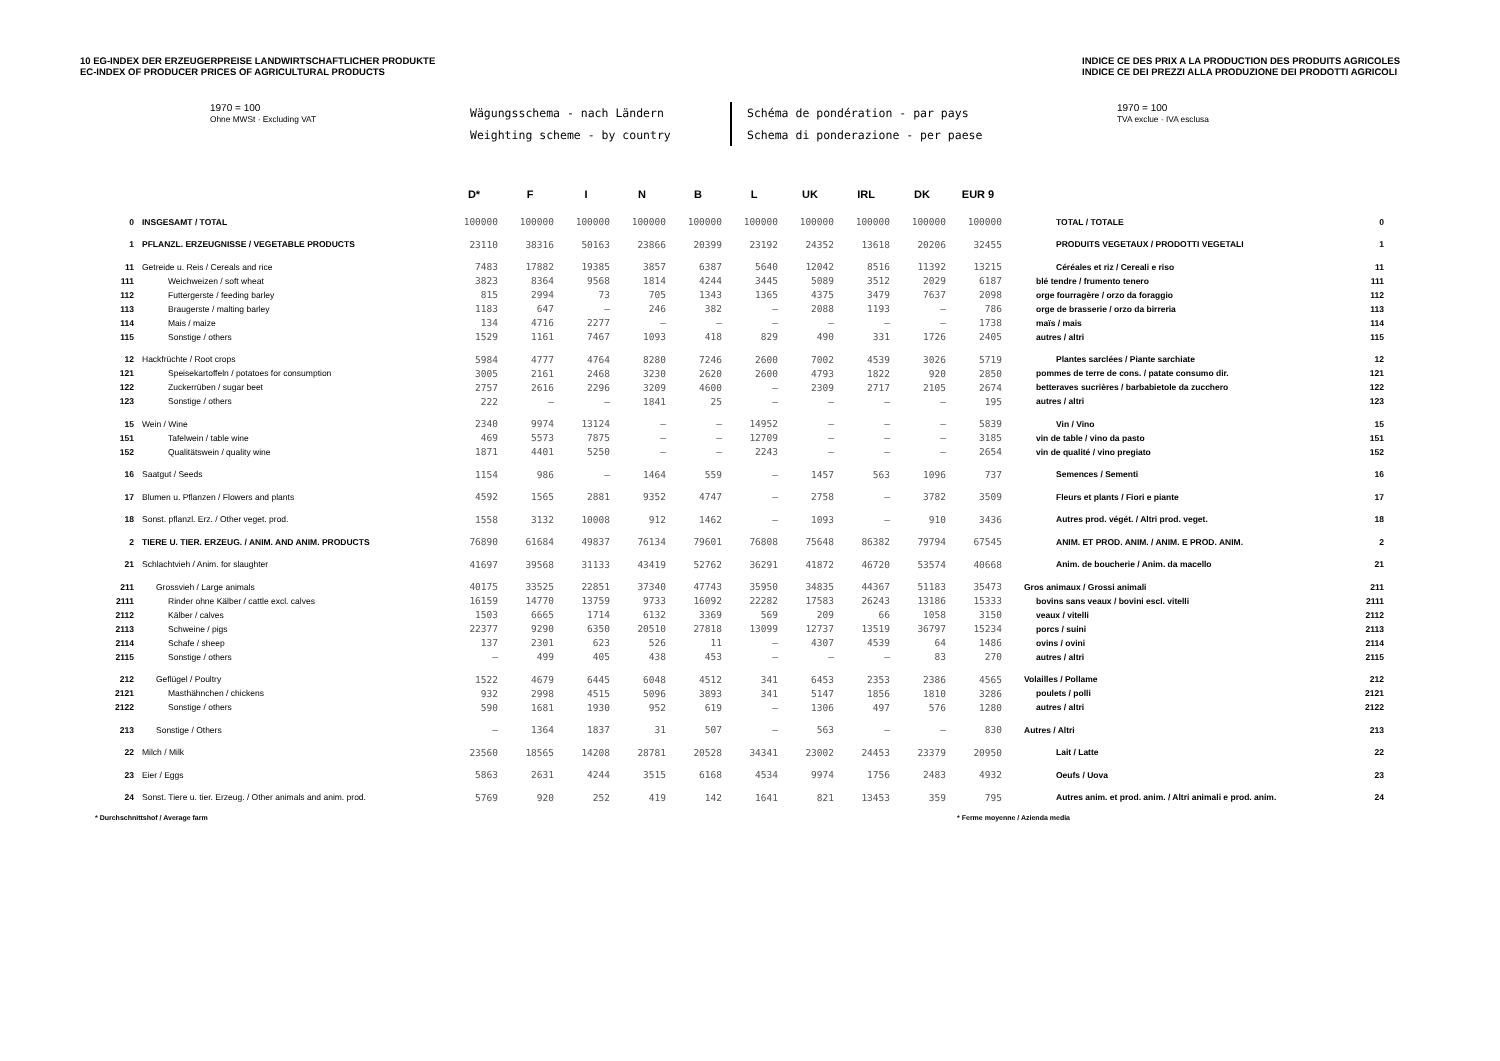10 EG-INDEX DER ERZEUGERPREISE LANDWIRTSCHAFTLICHER PRODUKTE
EC-INDEX OF PRODUCER PRICES OF AGRICULTURAL PRODUCTS
INDICE CE DES PRIX A LA PRODUCTION DES PRODUITS AGRICOLES
INDICE CE DEI PREZZI ALLA PRODUZIONE DEI PRODOTTI AGRICOLI
1970 = 100
Ohne MWSt · Excluding VAT
Wägungsschema - nach Ländern
Weighting scheme - by country
Schéma de pondération - par pays
Schema di ponderazione - per paese
1970 = 100
TVA exclue · IVA esclusa
| | | D* | F | I | N | B | L | UK | IRL | DK | EUR 9 | | |
| --- | --- | --- | --- | --- | --- | --- | --- | --- | --- | --- | --- | --- | --- |
| 0 | INSGESAMT / TOTAL | 100000 | 100000 | 100000 | 100000 | 100000 | 100000 | 100000 | 100000 | 100000 | 100000 | TOTAL / TOTALE | 0 |
| 1 | PFLANZL. ERZEUGNISSE / VEGETABLE PRODUCTS | 23110 | 38316 | 50163 | 23866 | 20399 | 23192 | 24352 | 13618 | 20206 | 32455 | PRODUITS VEGETAUX / PRODOTTI VEGETALI | 1 |
| 11 | Getreide u. Reis / Cereals and rice | 7483 | 17882 | 19385 | 3857 | 6387 | 5640 | 12042 | 8516 | 11392 | 13215 | Céréales et riz / Cereali e riso | 11 |
| 111 | Weichweizen / soft wheat | 3823 | 8364 | 9568 | 1814 | 4244 | 3445 | 5089 | 3512 | 2029 | 6187 | blé tendre / frumento tenero | 111 |
| 112 | Futtergerste / feeding barley | 815 | 2994 | 73 | 705 | 1343 | 1365 | 4375 | 3479 | 7637 | 2098 | orge fourragère / orzo da foraggio | 112 |
| 113 | Braugerste / malting barley | 1183 | 647 | – | 246 | 382 | – | 2088 | 1193 | – | 786 | orge de brasserie / orzo da birreria | 113 |
| 114 | Mais / maize | 134 | 4716 | 2277 | – | – | – | – | – | – | 1738 | maïs / mais | 114 |
| 115 | Sonstige / others | 1529 | 1161 | 7467 | 1093 | 418 | 829 | 490 | 331 | 1726 | 2405 | autres / altri | 115 |
| 12 | Hackfrüchte / Root crops | 5984 | 4777 | 4764 | 8280 | 7246 | 2600 | 7002 | 4539 | 3026 | 5719 | Plantes sarclées / Piante sarchiate | 12 |
| 121 | Speisekartoffeln / potatoes for consumption | 3005 | 2161 | 2468 | 3230 | 2620 | 2600 | 4793 | 1822 | 920 | 2850 | pommes de terre de cons. / patate consumo dir. | 121 |
| 122 | Zuckerrüben / sugar beet | 2757 | 2616 | 2296 | 3209 | 4600 | – | 2309 | 2717 | 2105 | 2674 | betteraves sucrières / barbabietole da zucchero | 122 |
| 123 | Sonstige / others | 222 | – | – | 1841 | 25 | – | – | – | – | 195 | autres / altri | 123 |
| 15 | Wein / Wine | 2340 | 9974 | 13124 | – | – | 14952 | – | – | – | 5839 | Vin / Vino | 15 |
| 151 | Tafelwein / table wine | 469 | 5573 | 7875 | – | – | 12709 | – | – | – | 3185 | vin de table / vino da pasto | 151 |
| 152 | Qualitätswein / quality wine | 1871 | 4401 | 5250 | – | – | 2243 | – | – | – | 2654 | vin de qualité / vino pregiato | 152 |
| 16 | Saatgut / Seeds | 1154 | 986 | – | 1464 | 559 | – | 1457 | 563 | 1096 | 737 | Semences / Sementi | 16 |
| 17 | Blumen u. Pflanzen / Flowers and plants | 4592 | 1565 | 2881 | 9352 | 4747 | – | 2758 | – | 3782 | 3509 | Fleurs et plants / Fiori e piante | 17 |
| 18 | Sonst. pflanzl. Erz. / Other veget. prod. | 1558 | 3132 | 10008 | 912 | 1462 | – | 1093 | – | 910 | 3436 | Autres prod. végét. / Altri prod. veget. | 18 |
| 2 | TIERE U. TIER. ERZEUG. / ANIM. AND ANIM. PRODUCTS | 76890 | 61684 | 49837 | 76134 | 79601 | 76808 | 75648 | 86382 | 79794 | 67545 | ANIM. ET PROD. ANIM. / ANIM. E PROD. ANIM. | 2 |
| 21 | Schlachtvieh / Anim. for slaughter | 41697 | 39568 | 31133 | 43419 | 52762 | 36291 | 41872 | 46720 | 53574 | 40668 | Anim. de boucherie / Anim. da macello | 21 |
| 211 | Grossvieh / Large animals | 40175 | 33525 | 22851 | 37340 | 47743 | 35950 | 34835 | 44367 | 51183 | 35473 | Gros animaux / Grossi animali | 211 |
| 2111 | Rinder ohne Kälber / cattle excl. calves | 16159 | 14770 | 13759 | 9733 | 16092 | 22282 | 17583 | 26243 | 13186 | 15333 | bovins sans veaux / bovini escl. vitelli | 2111 |
| 2112 | Kälber / calves | 1503 | 6665 | 1714 | 6132 | 3369 | 569 | 209 | 66 | 1058 | 3150 | veaux / vitelli | 2112 |
| 2113 | Schweine / pigs | 22377 | 9290 | 6350 | 20510 | 27818 | 13099 | 12737 | 13519 | 36797 | 15234 | porcs / suini | 2113 |
| 2114 | Schafe / sheep | 137 | 2301 | 623 | 526 | 11 | – | 4307 | 4539 | 64 | 1486 | ovins / ovini | 2114 |
| 2115 | Sonstige / others | – | 499 | 405 | 438 | 453 | – | – | – | 83 | 270 | autres / altri | 2115 |
| 212 | Geflügel / Poultry | 1522 | 4679 | 6445 | 6048 | 4512 | 341 | 6453 | 2353 | 2386 | 4565 | Volailles / Pollame | 212 |
| 2121 | Masthähnchen / chickens | 932 | 2998 | 4515 | 5096 | 3893 | 341 | 5147 | 1856 | 1810 | 3286 | poulets / polli | 2121 |
| 2122 | Sonstige / others | 590 | 1681 | 1930 | 952 | 619 | – | 1306 | 497 | 576 | 1280 | autres / altri | 2122 |
| 213 | Sonstige / Others | – | 1364 | 1837 | 31 | 507 | – | 563 | – | – | 830 | Autres / Altri | 213 |
| 22 | Milch / Milk | 23560 | 18565 | 14208 | 28781 | 20528 | 34341 | 23002 | 24453 | 23379 | 20950 | Lait / Latte | 22 |
| 23 | Eier / Eggs | 5863 | 2631 | 4244 | 3515 | 6168 | 4534 | 9974 | 1756 | 2483 | 4932 | Oeufs / Uova | 23 |
| 24 | Sonst. Tiere u. tier. Erzeug. / Other animals and anim. prod. | 5769 | 920 | 252 | 419 | 142 | 1641 | 821 | 13453 | 359 | 795 | Autres anim. et prod. anim. / Altri animali e prod. anim. | 24 |
* Durchschnittshof / Average farm
* Ferme moyenne / Azienda media